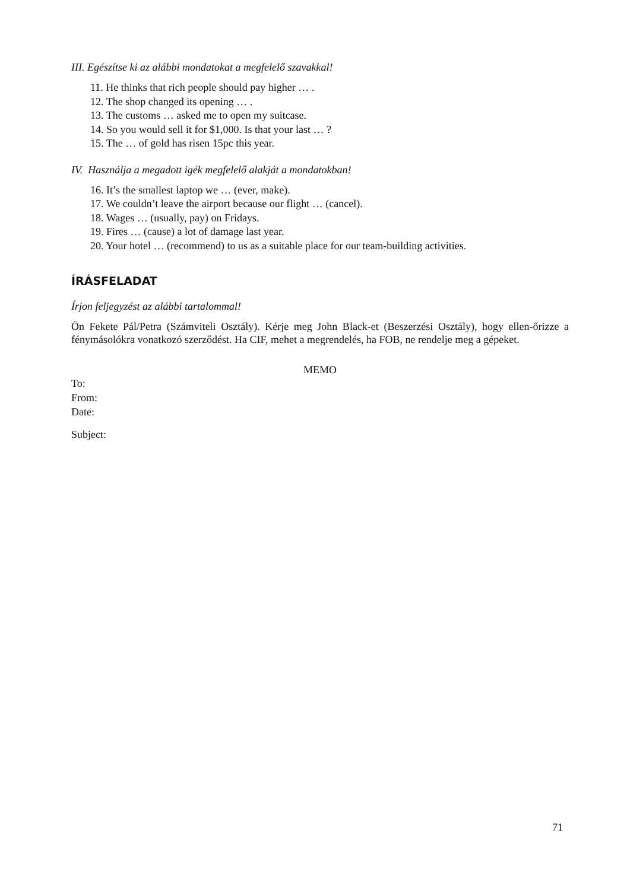III. Egészítse ki az alábbi mondatokat a megfelelő szavakkal!
11. He thinks that rich people should pay higher … .
12. The shop changed its opening … .
13. The customs … asked me to open my suitcase.
14. So you would sell it for $1,000. Is that your last … ?
15. The … of gold has risen 15pc this year.
IV. Használja a megadott igék megfelelő alakját a mondatokban!
16. It’s the smallest laptop we … (ever, make).
17. We couldn’t leave the airport because our flight … (cancel).
18. Wages … (usually, pay) on Fridays.
19. Fires … (cause) a lot of damage last year.
20. Your hotel … (recommend) to us as a suitable place for our team-building activities.
ÍRÁSFELADAT
Írjon feljegyzést az alábbi tartalommal!
Ön Fekete Pál/Petra (Számviteli Osztály). Kérje meg John Black-et (Beszerzési Osztály), hogy ellen-őrizze a fénymásolókra vonatkozó szerződést. Ha CIF, mehet a megrendelés, ha FOB, ne rendelje meg a gépeket.
MEMO
To:
From:
Date:
Subject:
71